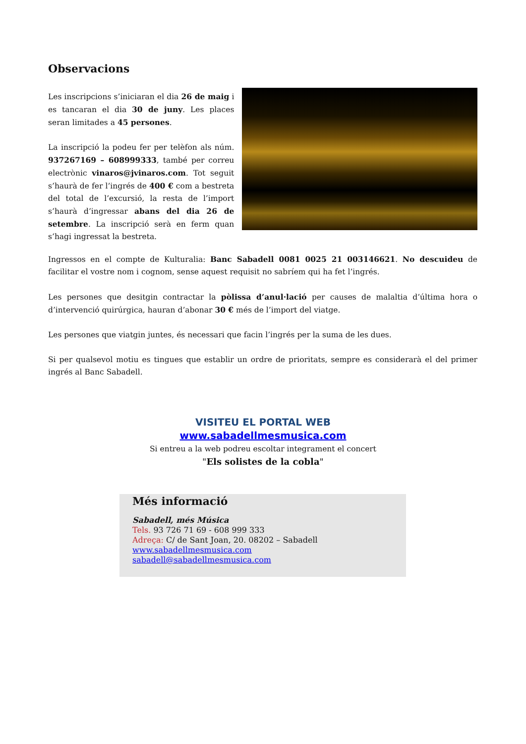Observacions
Les inscripcions s’iniciaran el dia 26 de maig i es tancaran el dia 30 de juny. Les places seran limitades a 45 persones.
La inscripció la podeu fer per telèfon als núm. 937267169 – 608999333, també per correu electrònic vinaros@jvinaros.com. Tot seguit s’haurà de fer l’ingrés de 400 € com a bestreta del total de l’excursió, la resta de l’import s’haurà d’ingressar abans del dia 26 de setembre. La inscripció serà en ferm quan s’hagi ingressat la bestreta.
Ingressos en el compte de Kulturalia: Banc Sabadell 0081 0025 21 003146621. No descuideu de facilitar el vostre nom i cognom, sense aquest requisit no sabríem qui ha fet l’ingrés.
Les persones que desitgin contractar la pòlissa d’anul·lació per causes de malaltia d’última hora o d’intervenció quirúrgica, hauran d’abonar 30 € més de l’import del viatge.
Les persones que viatgin juntes, és necessari que facin l’ingrés per la suma de les dues.
Si per qualsevol motiu es tingues que establir un ordre de prioritats, sempre es considerarà el del primer ingrés al Banc Sabadell.
VISITEU EL PORTAL WEB
www.sabadellmesmusica.com
Si entreu a la web podreu escoltar integrament el concert
"Els solistes de la cobla"
Més informació
Sabadell, més Música
Tels. 93 726 71 69 - 608 999 333
Adreça: C/ de Sant Joan, 20. 08202 – Sabadell
www.sabadellmesmusica.com
sabadell@sabadellmesmusica.com